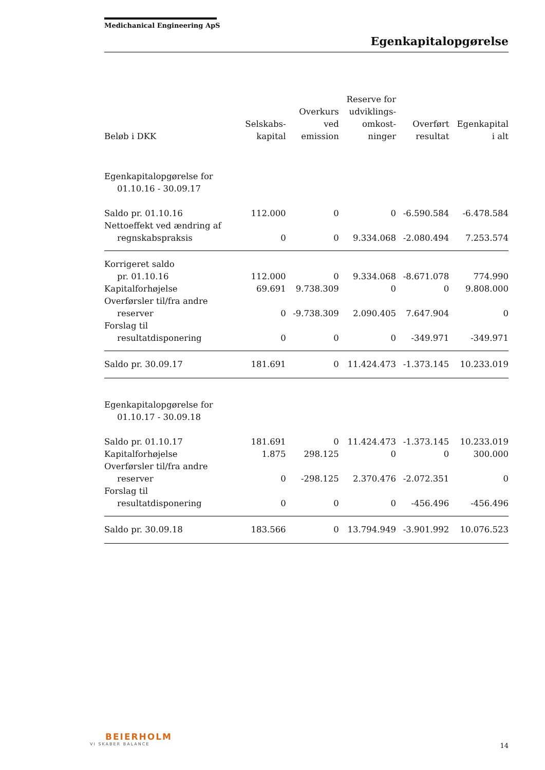Medichanical Engineering ApS
Egenkapitalopgørelse
| Beløb i DKK | Selskabs- kapital | Overkurs ved emission | Reserve for udviklings- omkost- ninger | Overført resultat | Egenkapital i alt |
| --- | --- | --- | --- | --- | --- |
| Egenkapitalopgørelse for 01.10.16 - 30.09.17 | | | | | |
| Saldo pr. 01.10.16 | 112.000 | 0 | 0 | -6.590.584 | -6.478.584 |
| Nettoeffekt ved ændring af regnskabspraksis | 0 | 0 | 9.334.068 | -2.080.494 | 7.253.574 |
| Korrigeret saldo pr. 01.10.16 | 112.000 | 0 | 9.334.068 | -8.671.078 | 774.990 |
| Kapitalforhøjelse | 69.691 | 9.738.309 | 0 | 0 | 9.808.000 |
| Overførsler til/fra andre reserver | 0 | -9.738.309 | 2.090.405 | 7.647.904 | 0 |
| Forslag til resultatdisponering | 0 | 0 | 0 | -349.971 | -349.971 |
| Saldo pr. 30.09.17 | 181.691 | 0 | 11.424.473 | -1.373.145 | 10.233.019 |
| Egenkapitalopgørelse for 01.10.17 - 30.09.18 | | | | | |
| Saldo pr. 01.10.17 | 181.691 | 0 | 11.424.473 | -1.373.145 | 10.233.019 |
| Kapitalforhøjelse | 1.875 | 298.125 | 0 | 0 | 300.000 |
| Overførsler til/fra andre reserver | 0 | -298.125 | 2.370.476 | -2.072.351 | 0 |
| Forslag til resultatdisponering | 0 | 0 | 0 | -456.496 | -456.496 |
| Saldo pr. 30.09.18 | 183.566 | 0 | 13.794.949 | -3.901.992 | 10.076.523 |
BEIERHOLM
VI SKABER BALANCE
14